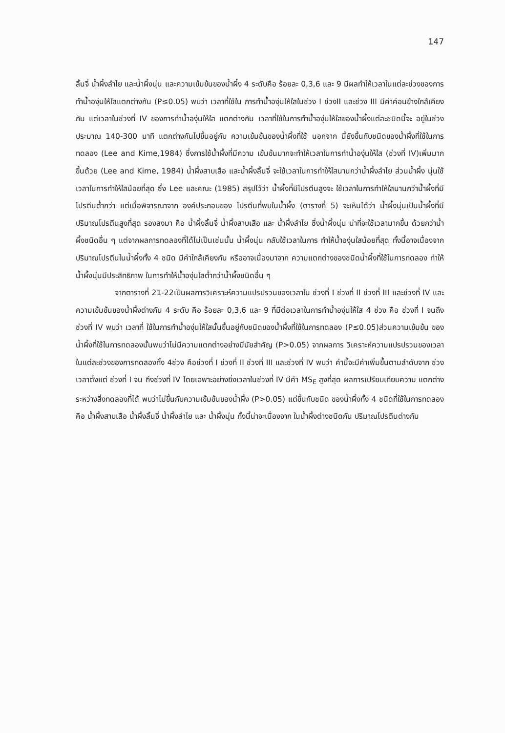147
ลิ้นจี่ น้ำผึ้งลำไย และน้ำผึ้งนุ่น และความเข้มข้นของน้ำผึ้ง 4 ระดับคือ ร้อยละ 0,3,6 และ 9 มีผลทำให้เวลาในแต่ละช่วงของการทำน้ำองุ่นให้ใสแตกต่างกัน (P≤0.05) พบว่า เวลาที่ใช้ใน การทำน้ำองุ่นให้ใสในช่วง I ช่วงII และช่วง III มีค่าค่อนข้างใกล้เคียงกัน แต่เวลาในช่วงที่ IV ของการทำน้ำองุ่นให้ใส แตกต่างกัน เวลาที่ใช้ในการทำน้ำองุ่นให้ใสของน้ำผึ้งแต่ละชนิดนี้จะ อยู่ในช่วงประมาณ 140-300 นาที แตกต่างกันไปขึ้นอยู่กับ ความเข้มข้นของน้ำผึ้งที่ใช้ นอกจาก นี้ยังขึ้นกับชนิดของน้ำผึ้งที่ใช้ในการทดลอง (Lee and Kime,1984) ซึ่งการใช้น้ำผึ้งที่มีความ เข้มข้นมากจะทำให้เวลาในการทำน้ำองุ่นให้ใส (ช่วงที่ IV)เพิ่มมากขึ้นด้วย (Lee and Kime, 1984) น้ำผึ้งสาบเสือ และน้ำผึ้งลิ้นจี่ จะใช้เวลาในการทำให้ใสนานกว่าน้ำผึ้งลำไย ส่วนน้ำผึ้ง นุ่นใช้เวลาในการทำให้ใสน้อยที่สุด ซึ่ง Lee และคณะ (1985) สรุปไว้ว่า น้ำผึ้งที่มีโปรตีนสูงจะ ใช้เวลาในการทำให้ใสนานกว่าน้ำผึ้งที่มีโปรตีนต่ำกว่า แต่เมื่อพิจารณาจาก องค์ประกอบของ โปรตีนที่พบในน้ำผึ้ง (ตารางที่ 5) จะเห็นได้ว่า น้ำผึ้งนุ่นเป็นน้ำผึ้งที่มีปริมาณโปรตีนสูงที่สุด รองลงมา คือ น้ำผึ้งลิ้นจี่ น้ำผึ้งสาบเสือ และ น้ำผึ้งลำไย ซึ่งน้ำผึ้งนุ่น น่าที่จะใช้เวลามากขึ้น ด้วยกว่าน้ำผึ้งชนิดอื่น ๆ แต่จากผลการทดลองที่ได้ไม่เป็นเช่นนั้น น้ำผึ้งนุ่น กลับใช้เวลาในการ ทำให้น้ำองุ่นใสน้อยที่สุด ทั้งนี้อาจเนื่องจากปริมาณโปรตีนในน้ำผึ้งทั้ง 4 ชนิด มีค่าใกล้เคียงกัน หรืออาจเนื่องมาจาก ความแตกต่างของชนิดน้ำผึ้งที่ใช้ในการทดลอง ทำให้น้ำผึ้งนุ่นมีประสิทธิภาพ ในการทำให้น้ำองุ่นใสต่ำกว่าน้ำผึ้งชนิดอื่น ๆ
จากตารางที่ 21-22เป็นผลการวิเคราะห์ความแปรปรวนของเวลาใน ช่วงที่ I ช่วงที่ II ช่วงที่ III และช่วงที่ IV และความเข้มข้นของน้ำผึ้งต่างกัน 4 ระดับ คือ ร้อยละ 0,3,6 และ 9 ที่มีต่อเวลาในการทำน้ำองุ่นให้ใส 4 ช่วง คือ ช่วงที่ I จนถึงช่วงที่ IV พบว่า เวลาที่ ใช้ในการทำน้ำองุ่นให้ใสนั้นขึ้นอยู่กับชนิดของน้ำผึ้งที่ใช้ในการทดลอง (P≤0.05)ส่วนความเข้มข้น ของน้ำผึ้งที่ใช้ในการทดลองนั้นพบว่าไม่มีความแตกต่างอย่างมีนัยสำคัญ (P>0.05) จากผลการ วิเคราะห์ความแปรปรวนของเวลาในแต่ละช่วงของการทดลองทั้ง 4ช่วง คือช่วงที่ I ช่วงที่ II ช่วงที่ III และช่วงที่ IV พบว่า ค่านี้จะมีค่าเพิ่มขึ้นตามลำดับจาก ช่วงเวลาตั้งแต่ ช่วงที่ I จน ถึงช่วงที่ IV โดยเฉพาะอย่างยิ่งเวลาในช่วงที่ IV มีค่า MS<sub>E</sub> สูงที่สุด ผลการเปรียบเทียบความ แตกต่างระหว่างสิ่งทดลองที่ได้ พบว่าไม่ขึ้นกับความเข้มข้นของน้ำผึ้ง (P>0.05) แต่ขึ้นกับชนิด ของน้ำผึ้งทั้ง 4 ชนิดที่ใช้ในการทดลอง คือ น้ำผึ้งสาบเสือ น้ำผึ้งลิ้นจี่ น้ำผึ้งลำไย และ น้ำผึ้งนุ่น ทั้งนี้น่าจะเนื่องจาก ในน้ำผึ้งต่างชนิดกัน ปริมาณโปรตีนต่างกัน